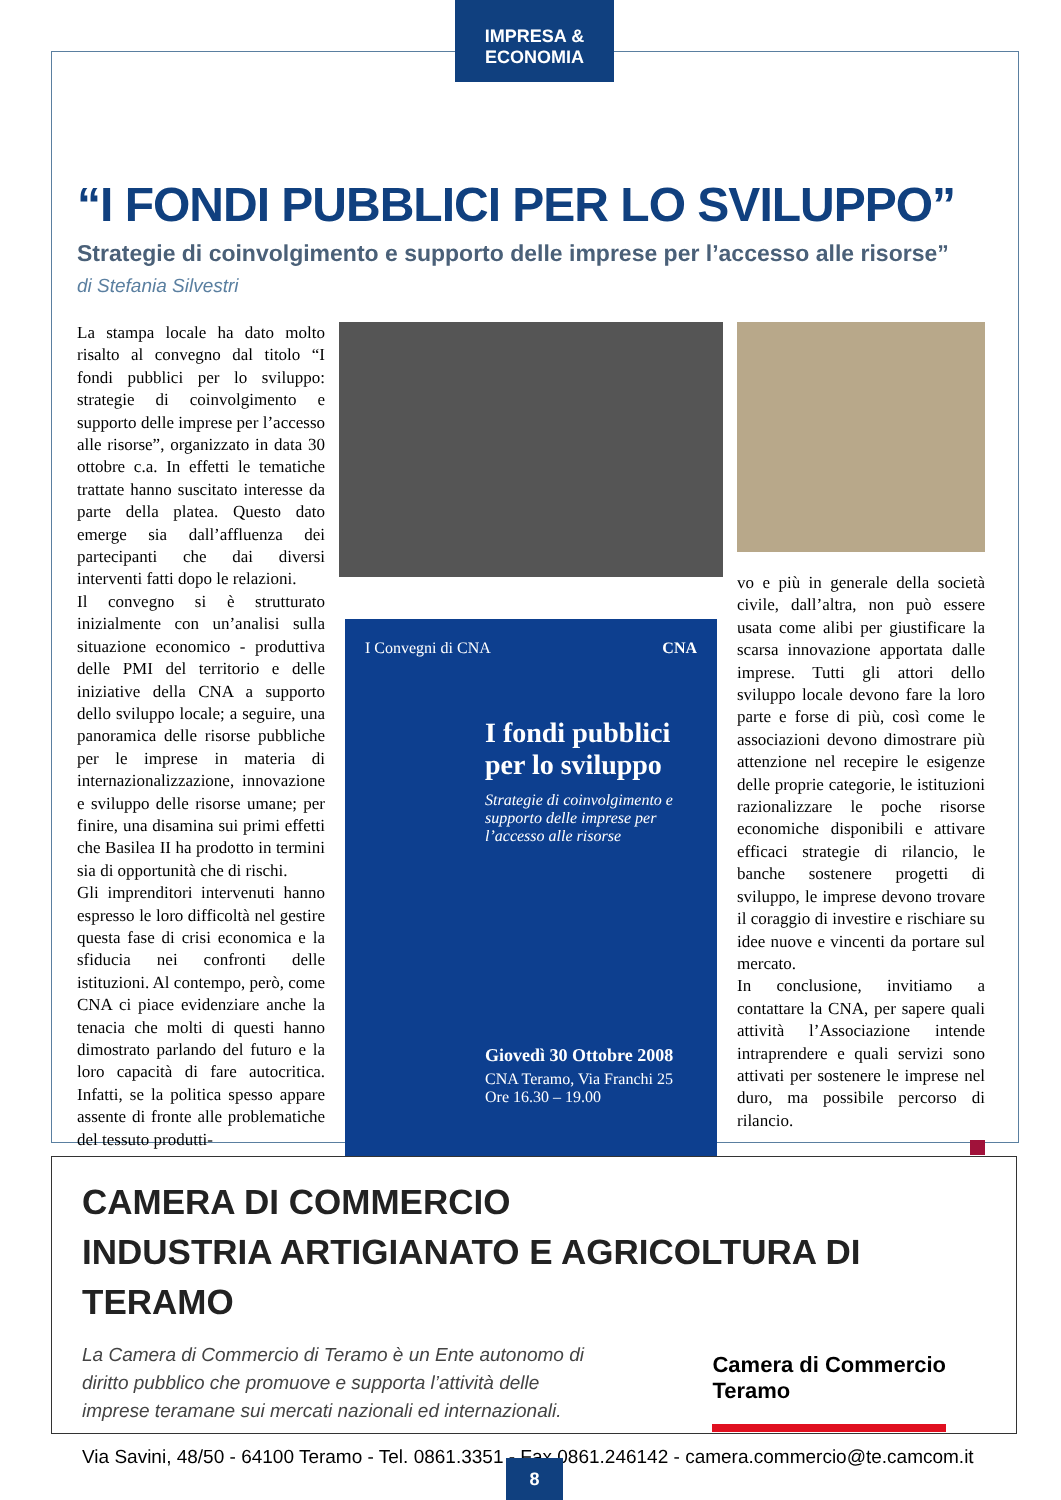“I FONDI PUBBLICI PER LO SVILUPPO”
Strategie di coinvolgimento e supporto delle imprese per l’accesso alle risorse”
di Stefania Silvestri
La stampa locale ha dato molto risalto al convegno dal titolo “I fondi pubblici per lo sviluppo: strategie di coinvolgimento e supporto delle imprese per l’accesso alle risorse”, organizzato in data 30 ottobre c.a. In effetti le tematiche trattate hanno suscitato interesse da parte della platea. Questo dato emerge sia dall’affluenza dei partecipanti che dai diversi interventi fatti dopo le relazioni.
Il convegno si è strutturato inizialmente con un’analisi sulla situazione economico - produttiva delle PMI del territorio e delle iniziative della CNA a supporto dello sviluppo locale; a seguire, una panoramica delle risorse pubbliche per le imprese in materia di internazionalizzazione, innovazione e sviluppo delle risorse umane; per finire, una disamina sui primi effetti che Basilea II ha prodotto in termini sia di opportunità che di rischi.
Gli imprenditori intervenuti hanno espresso le loro difficoltà nel gestire questa fase di crisi economica e la sfiducia nei confronti delle istituzioni. Al contempo, però, come CNA ci piace evidenziare anche la tenacia che molti di questi hanno dimostrato parlando del futuro e la loro capacità di fare autocritica. Infatti, se la politica spesso appare assente di fronte alle problematiche del tessuto produtti-
I Convegni di CNA CNA
I fondi pubblici per lo sviluppo
Strategie di coinvolgimento e supporto delle imprese per l’accesso alle risorse
Giovedì 30 Ottobre 2008
CNA Teramo, Via Franchi 25
Ore 16.30 – 19.00
vo e più in generale della società civile, dall’altra, non può essere usata come alibi per giustificare la scarsa innovazione apportata dalle imprese. Tutti gli attori dello sviluppo locale devono fare la loro parte e forse di più, così come le associazioni devono dimostrare più attenzione nel recepire le esigenze delle proprie categorie, le istituzioni razionalizzare le poche risorse economiche disponibili e attivare efficaci strategie di rilancio, le banche sostenere progetti di sviluppo, le imprese devono trovare il coraggio di investire e rischiare su idee nuove e vincenti da portare sul mercato.
In conclusione, invitiamo a contattare la CNA, per sapere quali attività l’Associazione intende intraprendere e quali servizi sono attivati per sostenere le imprese nel duro, ma possibile percorso di rilancio.
IMPRESA & ECONOMIA
CAMERA DI COMMERCIO
INDUSTRIA ARTIGIANATO E AGRICOLTURA DI TERAMO
La Camera di Commercio di Teramo è un Ente autonomo di diritto pubblico che promuove e supporta l’attività delle imprese teramane sui mercati nazionali ed internazionali.
Camera di Commercio
Teramo
Via Savini, 48/50 - 64100 Teramo - Tel. 0861.3351 - Fax 0861.246142 - camera.commercio@te.camcom.it
8